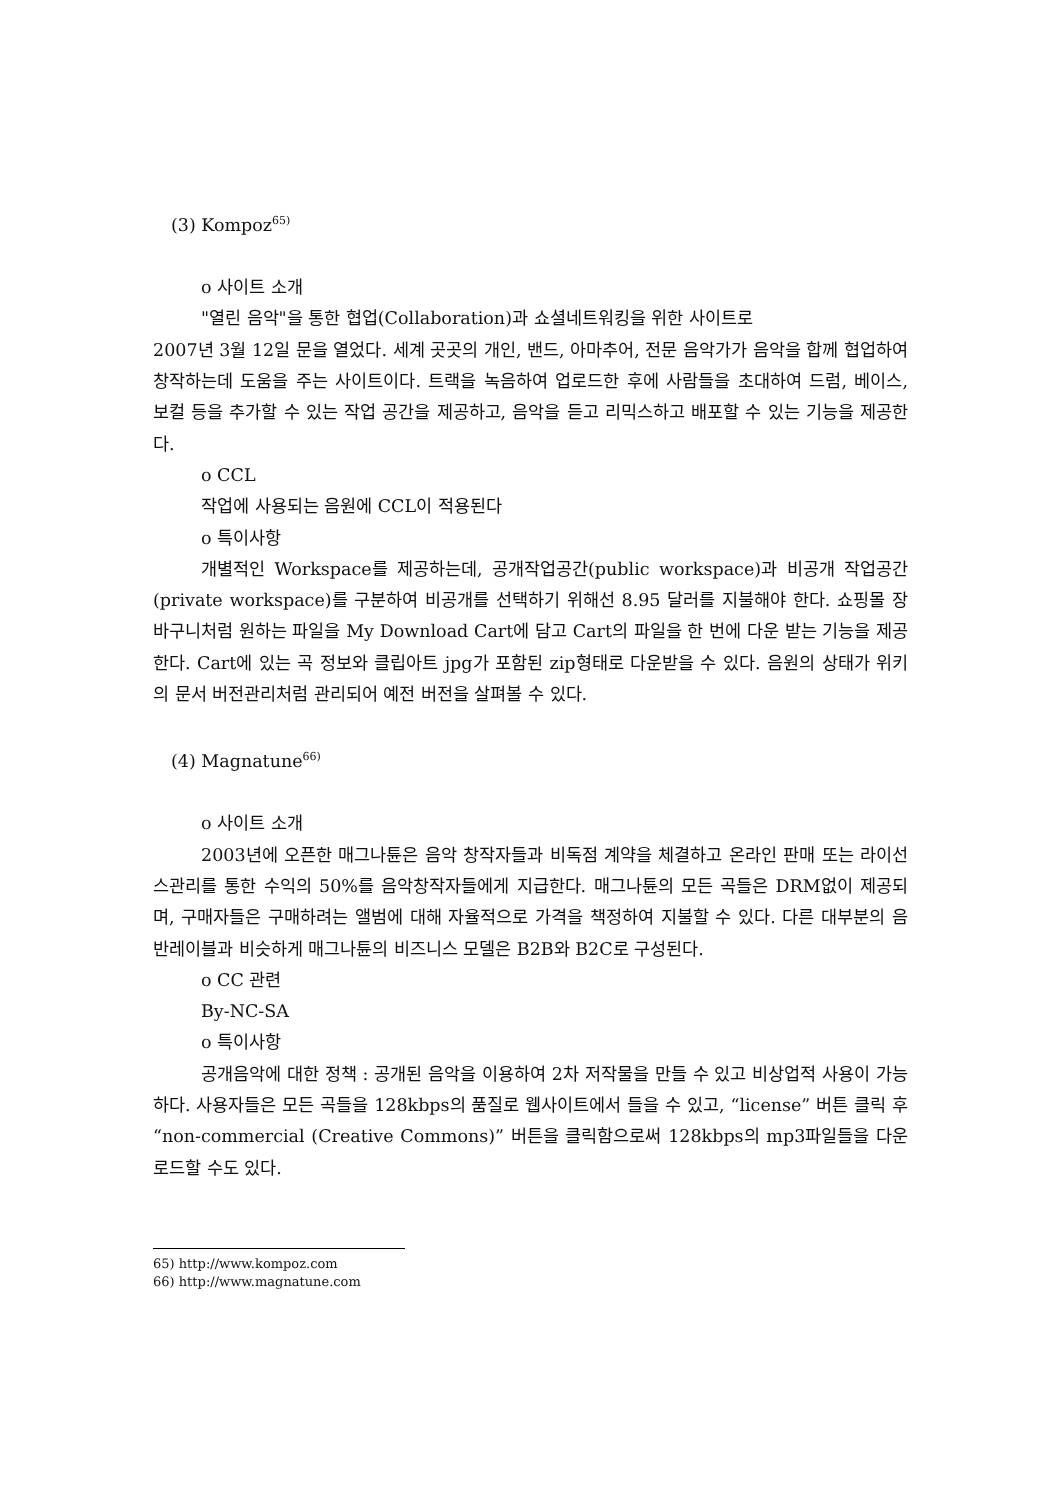(3) Kompoz<sup>65)</sup>
o 사이트 소개
"열린 음악"을 통한 협업(Collaboration)과 쇼셜네트워킹을 위한 사이트로
2007년 3월 12일 문을 열었다. 세계 곳곳의 개인, 밴드, 아마추어, 전문 음악가가 음악을 합께 협업하여 창작하는데 도움을 주는 사이트이다. 트랙을 녹음하여 업로드한 후에 사람들을 초대하여 드럼, 베이스, 보컬 등을 추가할 수 있는 작업 공간을 제공하고, 음악을 듣고 리믹스하고 배포할 수 있는 기능을 제공한다.
o CCL
작업에 사용되는 음원에 CCL이 적용된다
o 특이사항
개별적인 Workspace를 제공하는데, 공개작업공간(public workspace)과 비공개 작업공간(private workspace)를 구분하여 비공개를 선택하기 위해선 8.95 달러를 지불해야 한다. 쇼핑몰 장바구니처럼 원하는 파일을 My Download Cart에 담고 Cart의 파일을 한 번에 다운 받는 기능을 제공한다. Cart에 있는 곡 정보와 클립아트 jpg가 포함된 zip형태로 다운받을 수 있다. 음원의 상태가 위키의 문서 버전관리처럼 관리되어 예전 버전을 살펴볼 수 있다.
(4) Magnatune<sup>66)</sup>
o 사이트 소개
2003년에 오픈한 매그나튠은 음악 창작자들과 비독점 계약을 체결하고 온라인 판매 또는 라이선스관리를 통한 수익의 50%를 음악창작자들에게 지급한다. 매그나튠의 모든 곡들은 DRM없이 제공되며, 구매자들은 구매하려는 앨범에 대해 자율적으로 가격을 책정하여 지불할 수 있다. 다른 대부분의 음반레이블과 비슷하게 매그나튠의 비즈니스 모델은 B2B와 B2C로 구성된다.
o CC 관련
By-NC-SA
o 특이사항
공개음악에 대한 정책 : 공개된 음악을 이용하여 2차 저작물을 만들 수 있고 비상업적 사용이 가능하다. 사용자들은 모든 곡들을 128kbps의 품질로 웹사이트에서 들을 수 있고, “license” 버튼 클릭 후 “non-commercial (Creative Commons)” 버튼을 클릭함으로써 128kbps의 mp3파일들을 다운로드할 수도 있다.
65) http://www.kompoz.com
66) http://www.magnatune.com